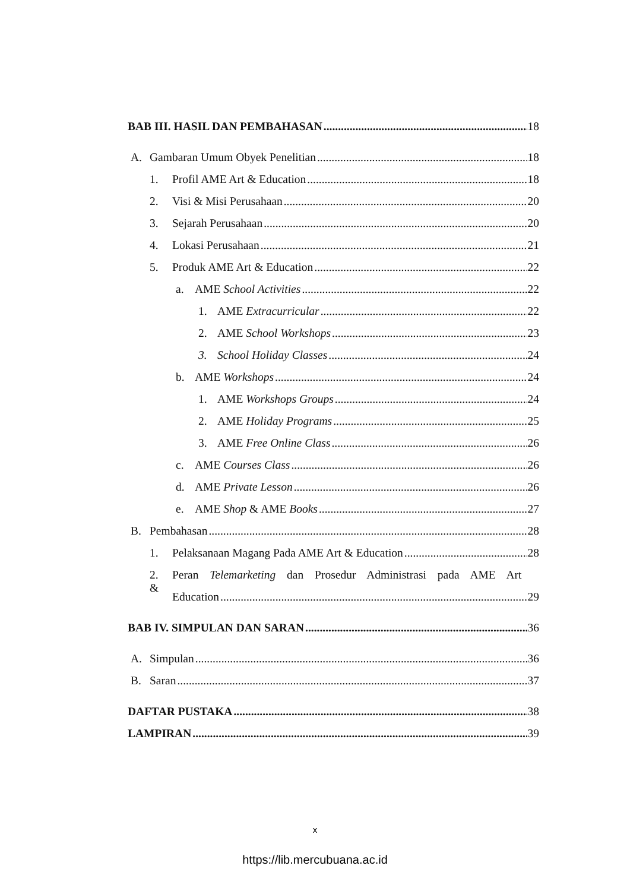BAB III. HASIL DAN PEMBAHASAN 18
A. Gambaran Umum Obyek Penelitian 18
1. Profil AME Art & Education 18
2. Visi & Misi Perusahaan 20
3. Sejarah Perusahaan 20
4. Lokasi Perusahaan 21
5. Produk AME Art & Education 22
a. AME School Activities 22
1. AME Extracurricular 22
2. AME School Workshops 23
3. School Holiday Classes 24
b. AME Workshops 24
1. AME Workshops Groups 24
2. AME Holiday Programs 25
3. AME Free Online Class 26
c. AME Courses Class 26
d. AME Private Lesson 26
e. AME Shop & AME Books 27
B. Pembahasan 28
1. Pelaksanaan Magang Pada AME Art & Education 28
2. Peran Telemarketing dan Prosedur Administrasi pada AME Art &
Education 29
BAB IV. SIMPULAN DAN SARAN 36
A. Simpulan 36
B. Saran 37
DAFTAR PUSTAKA 38
LAMPIRAN 39
x
https://lib.mercubuana.ac.id